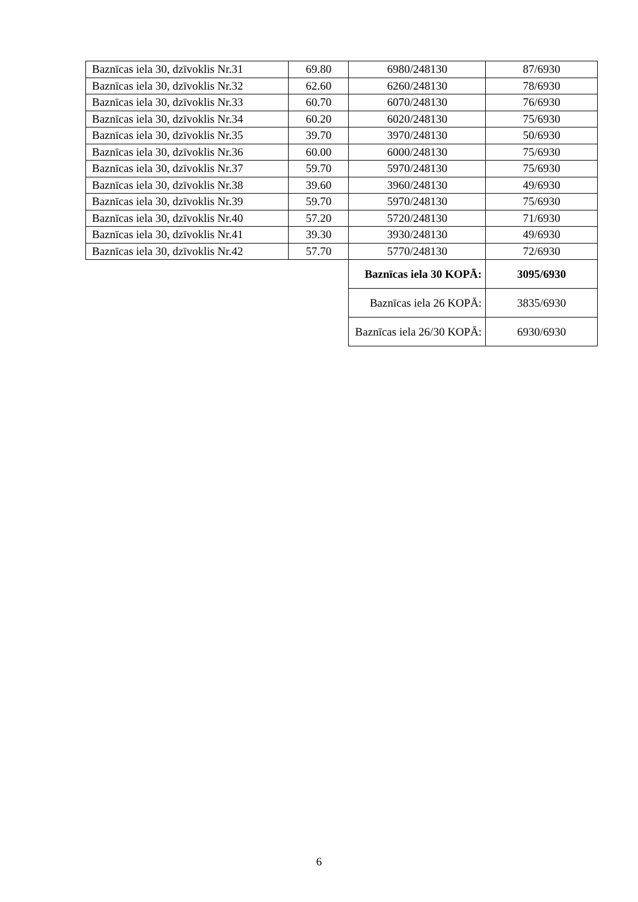| Baznīcas iela 30, dzīvoklis Nr.31 | 69.80 | 6980/248130 | 87/6930 |
| Baznīcas iela 30, dzīvoklis Nr.32 | 62.60 | 6260/248130 | 78/6930 |
| Baznīcas iela 30, dzīvoklis Nr.33 | 60.70 | 6070/248130 | 76/6930 |
| Baznīcas iela 30, dzīvoklis Nr.34 | 60.20 | 6020/248130 | 75/6930 |
| Baznīcas iela 30, dzīvoklis Nr.35 | 39.70 | 3970/248130 | 50/6930 |
| Baznīcas iela 30, dzīvoklis Nr.36 | 60.00 | 6000/248130 | 75/6930 |
| Baznīcas iela 30, dzīvoklis Nr.37 | 59.70 | 5970/248130 | 75/6930 |
| Baznīcas iela 30, dzīvoklis Nr.38 | 39.60 | 3960/248130 | 49/6930 |
| Baznīcas iela 30, dzīvoklis Nr.39 | 59.70 | 5970/248130 | 75/6930 |
| Baznīcas iela 30, dzīvoklis Nr.40 | 57.20 | 5720/248130 | 71/6930 |
| Baznīcas iela 30, dzīvoklis Nr.41 | 39.30 | 3930/248130 | 49/6930 |
| Baznīcas iela 30, dzīvoklis Nr.42 | 57.70 | 5770/248130 | 72/6930 |
| | | Baznīcas iela 30 KOPĀ: | 3095/6930 |
| | | Baznīcas iela 26 KOPĀ: | 3835/6930 |
| | | Baznīcas iela 26/30 KOPĀ: | 6930/6930 |
6